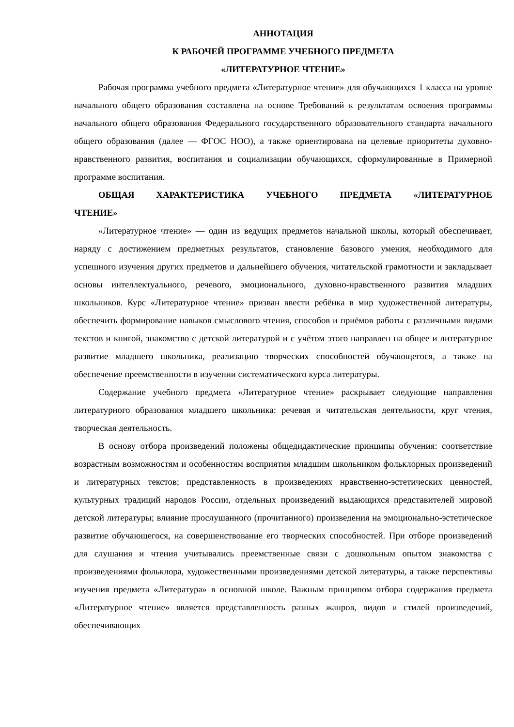АННОТАЦИЯ
К РАБОЧЕЙ ПРОГРАММЕ УЧЕБНОГО ПРЕДМЕТА
«ЛИТЕРАТУРНОЕ ЧТЕНИЕ»
Рабочая программа учебного предмета «Литературное чтение» для обучающихся 1 класса на уровне начального общего образования составлена на основе Требований к результатам освоения программы начального общего образования Федерального государственного образовательного стандарта начального общего образования (далее — ФГОС НОО), а также ориентирована на целевые приоритеты духовно-нравственного развития, воспитания и социализации обучающихся, сформулированные в Примерной программе воспитания.
ОБЩАЯ ХАРАКТЕРИСТИКА УЧЕБНОГО ПРЕДМЕТА «ЛИТЕРАТУРНОЕ ЧТЕНИЕ»
«Литературное чтение» — один из ведущих предметов начальной школы, который обеспечивает, наряду с достижением предметных результатов, становление базового умения, необходимого для успешного изучения других предметов и дальнейшего обучения, читательской грамотности и закладывает основы интеллектуального, речевого, эмоционального, духовно-нравственного развития младших школьников. Курс «Литературное чтение» призван ввести ребёнка в мир художественной литературы, обеспечить формирование навыков смыслового чтения, способов и приёмов работы с различными видами текстов и книгой, знакомство с детской литературой и с учётом этого направлен на общее и литературное развитие младшего школьника, реализацию творческих способностей обучающегося, а также на обеспечение преемственности в изучении систематического курса литературы.
Содержание учебного предмета «Литературное чтение» раскрывает следующие направления литературного образования младшего школьника: речевая и читательская деятельности, круг чтения, творческая деятельность.
В основу отбора произведений положены общедидактические принципы обучения: соответствие возрастным возможностям и особенностям восприятия младшим школьником фольклорных произведений и литературных текстов; представленность в произведениях нравственно-эстетических ценностей, культурных традиций народов России, отдельных произведений выдающихся представителей мировой детской литературы; влияние прослушанного (прочитанного) произведения на эмоционально-эстетическое развитие обучающегося, на совершенствование его творческих способностей. При отборе произведений для слушания и чтения учитывались преемственные связи с дошкольным опытом знакомства с произведениями фольклора, художественными произведениями детской литературы, а также перспективы изучения предмета «Литература» в основной школе. Важным принципом отбора содержания предмета «Литературное чтение» является представленность разных жанров, видов и стилей произведений, обеспечивающих